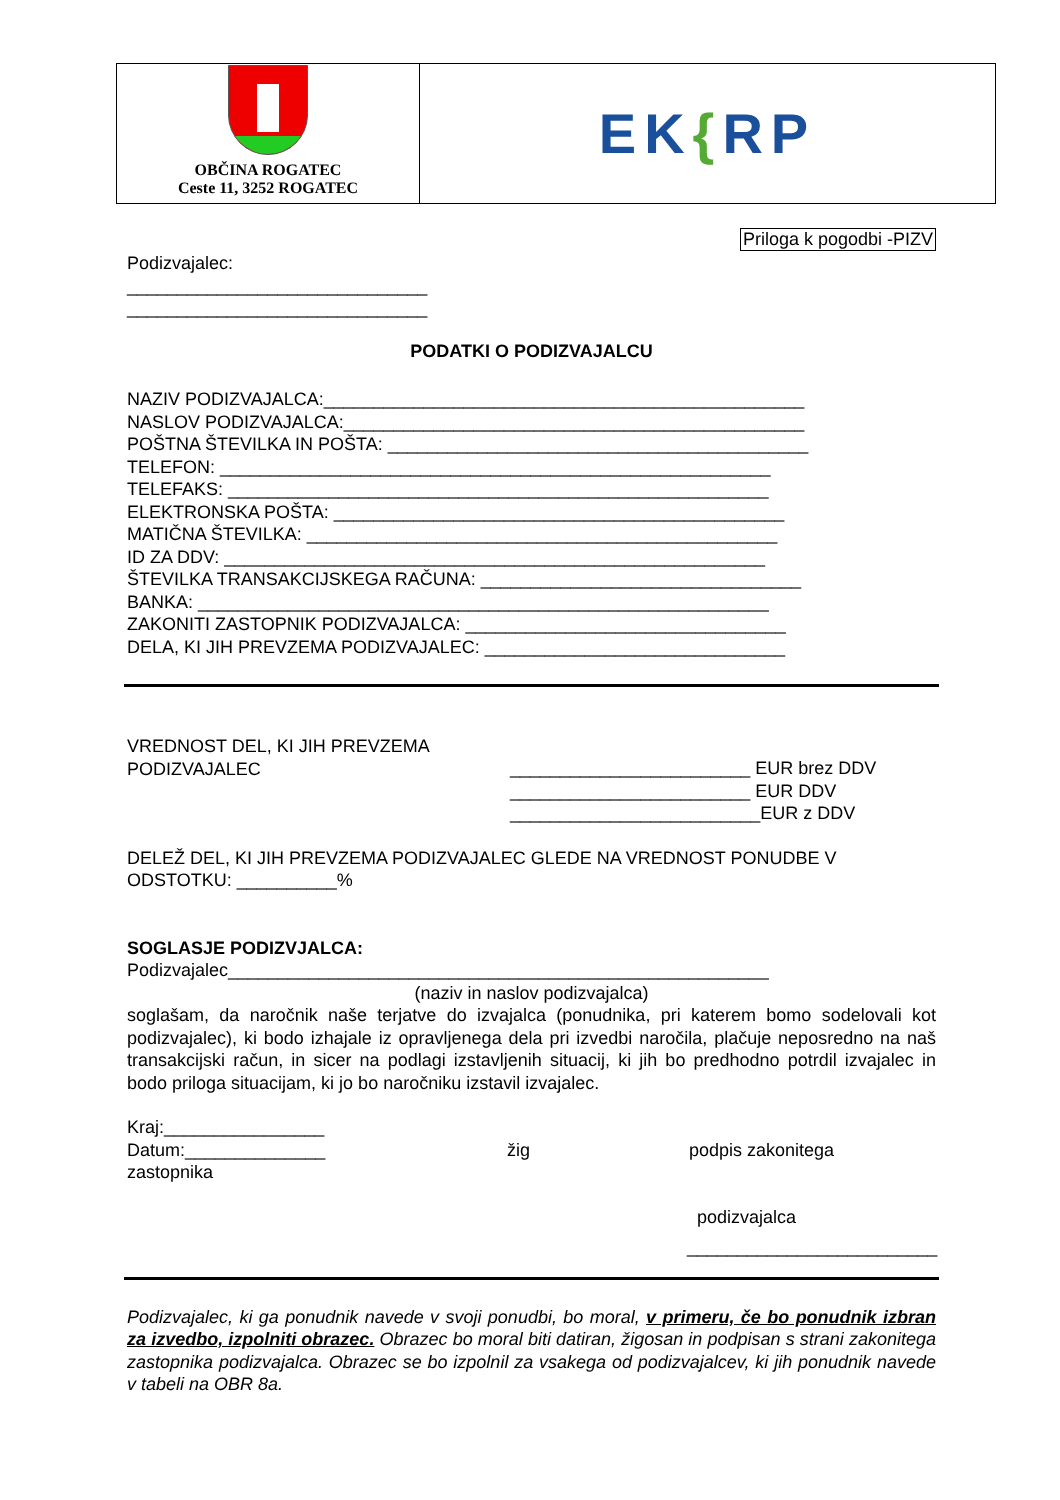| OBČINA ROGATEC Ceste 11, 3252 ROGATEC | EK { RP |
Priloga k pogodbi -PIZV
Podizvajalec:
______________________________
______________________________
PODATKI O PODIZVAJALCU
NAZIV PODIZVAJALCA:________________________________________________
NASLOV PODIZVAJALCA:______________________________________________
POŠTNA ŠTEVILKA IN POŠTA: __________________________________________
TELEFON: _______________________________________________________
TELEFAKS: ______________________________________________________
ELEKTRONSKA POŠTA: _____________________________________________
MATIČNA ŠTEVILKA: _______________________________________________
ID ZA DDV: ______________________________________________________
ŠTEVILKA TRANSAKCIJSKEGA RAČUNA: ________________________________
BANKA: _________________________________________________________
ZAKONITI ZASTOPNIK PODIZVAJALCA: ________________________________
DELA, KI JIH PREVZEMA PODIZVAJALEC: ______________________________
VREDNOST DEL, KI JIH PREVZEMA
PODIZVAJALEC
________________________ EUR brez DDV
________________________ EUR DDV
_________________________EUR z DDV
DELEŽ DEL, KI JIH PREVZEMA PODIZVAJALEC GLEDE NA VREDNOST PONUDBE V ODSTOTKU: __________%
SOGLASJE PODIZVJALCA:
Podizvajalec______________________________________________________
(naziv in naslov podizvajalca)
soglašam, da naročnik naše terjatve do izvajalca (ponudnika, pri katerem bomo sodelovali kot podizvajalec), ki bodo izhajale iz opravljenega dela pri izvedbi naročila, plačuje neposredno na naš transakcijski račun, in sicer na podlagi izstavljenih situacij, ki jih bo predhodno potrdil izvajalec in bodo priloga situacijam, ki jo bo naročniku izstavil izvajalec.
Kraj:________________
Datum:______________ žig podpis zakonitega
zastopnika
podizvajalca
_________________________
Podizvajalec, ki ga ponudnik navede v svoji ponudbi, bo moral, v primeru, če bo ponudnik izbran za izvedbo, izpolniti obrazec. Obrazec bo moral biti datiran, žigosan in podpisan s strani zakonitega zastopnika podizvajalca. Obrazec se bo izpolnil za vsakega od podizvajalcev, ki jih ponudnik navede v tabeli na OBR 8a.